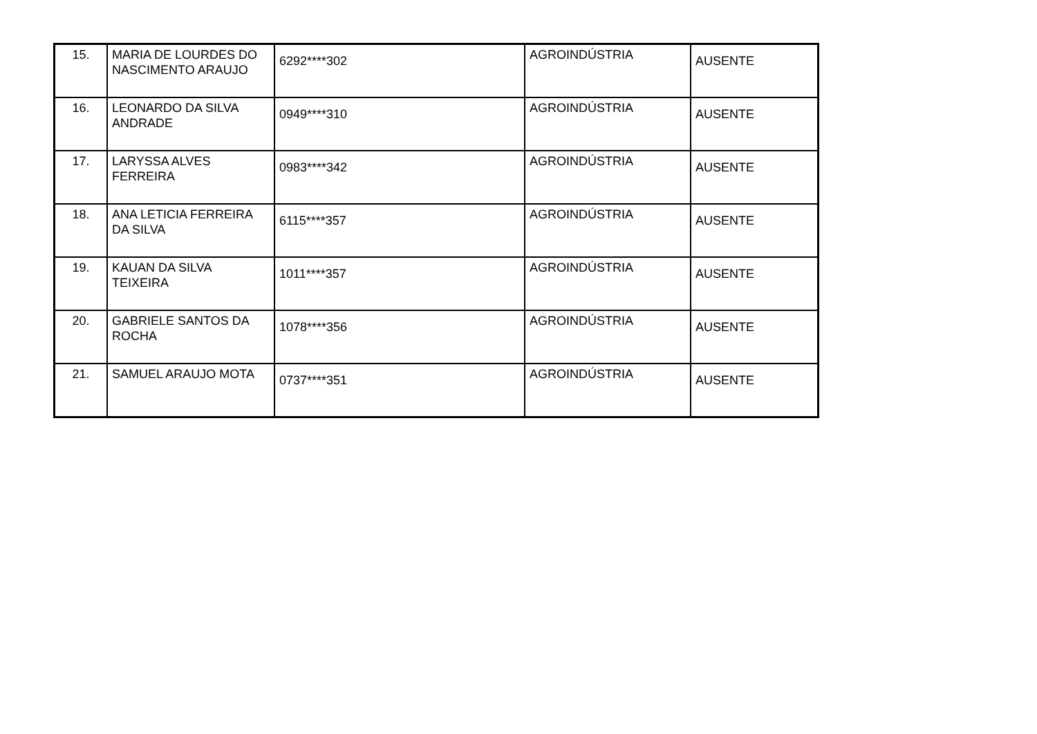| 15. | MARIA DE LOURDES DO NASCIMENTO ARAUJO | 6292****302 | AGROINDÚSTRIA | AUSENTE |
| 16. | LEONARDO DA SILVA ANDRADE | 0949****310 | AGROINDÚSTRIA | AUSENTE |
| 17. | LARYSSA ALVES FERREIRA | 0983****342 | AGROINDÚSTRIA | AUSENTE |
| 18. | ANA LETICIA FERREIRA DA SILVA | 6115****357 | AGROINDÚSTRIA | AUSENTE |
| 19. | KAUAN DA SILVA TEIXEIRA | 1011****357 | AGROINDÚSTRIA | AUSENTE |
| 20. | GABRIELE SANTOS DA ROCHA | 1078****356 | AGROINDÚSTRIA | AUSENTE |
| 21. | SAMUEL ARAUJO MOTA | 0737****351 | AGROINDÚSTRIA | AUSENTE |